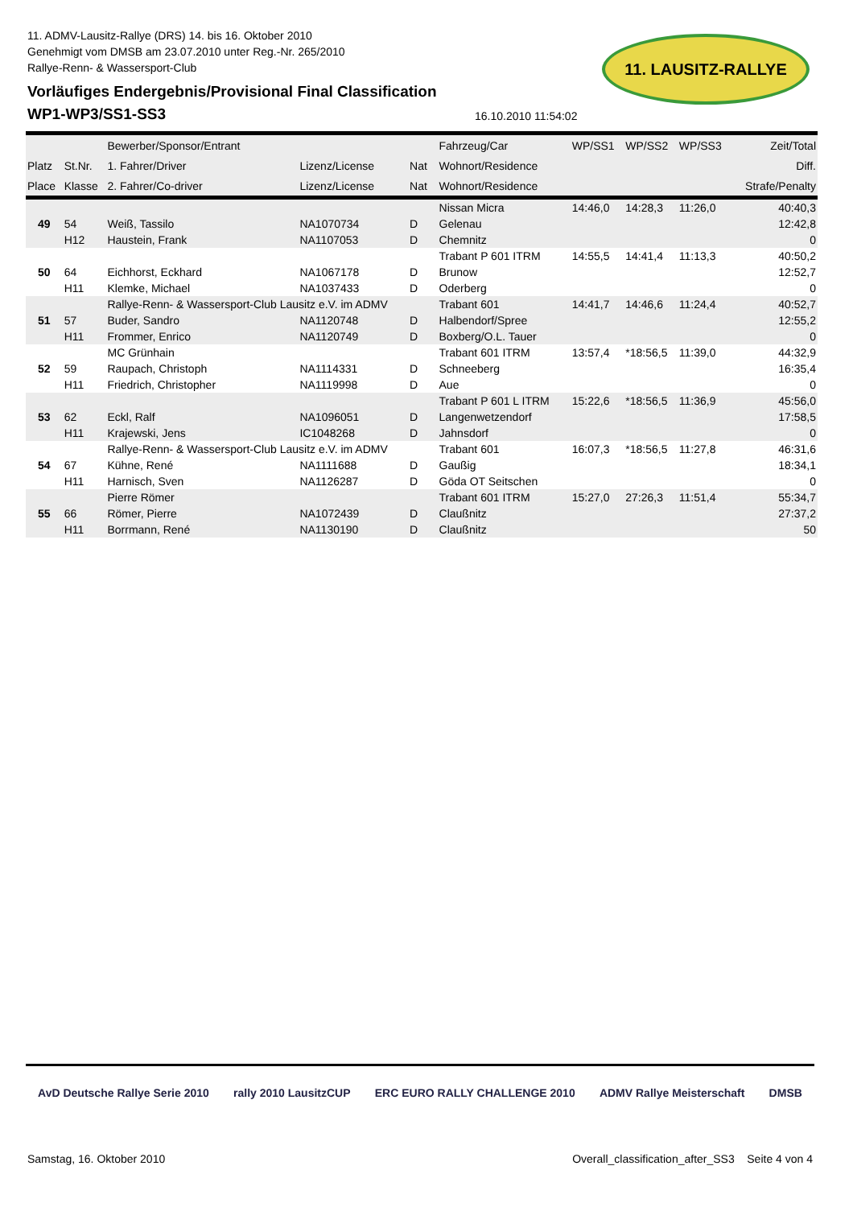11. ADMV-Lausitz-Rallye (DRS) 14. bis 16. Oktober 2010
Genehmigt vom DMSB am 23.07.2010 unter Reg.-Nr. 265/2010
Rallye-Renn- & Wassersport-Club
Vorläufiges Endergebnis/Provisional Final Classification
WP1-WP3/SS1-SS3
11. LAUSITZ-RALLYE
16.10.2010 11:54:02
| | | Bewerber/Sponsor/Entrant | | | Fahrzeug/Car | WP/SS1 | WP/SS2 | WP/SS3 | Zeit/Total |
| --- | --- | --- | --- | --- | --- | --- | --- | --- | --- |
| Platz | St.Nr. | 1. Fahrer/Driver | Lizenz/License | Nat | Wohnort/Residence | | | | Diff. |
| Place | Klasse | 2. Fahrer/Co-driver | Lizenz/License | Nat | Wohnort/Residence | | | | Strafe/Penalty |
| | | | | | Nissan Micra | 14:46,0 | 14:28,3 | 11:26,0 | 40:40,3 |
| 49 | 54 | Weiß, Tassilo | NA1070734 | D | Gelenau | | | | 12:42,8 |
| | H12 | Haustein, Frank | NA1107053 | D | Chemnitz | | | | 0 |
| | | | | | Trabant P 601 ITRM | 14:55,5 | 14:41,4 | 11:13,3 | 40:50,2 |
| 50 | 64 | Eichhorst, Eckhard | NA1067178 | D | Brunow | | | | 12:52,7 |
| | H11 | Klemke, Michael | NA1037433 | D | Oderberg | | | | 0 |
| | | Rallye-Renn- & Wassersport-Club Lausitz e.V. im ADMV | | | Trabant 601 | 14:41,7 | 14:46,6 | 11:24,4 | 40:52,7 |
| 51 | 57 | Buder, Sandro | NA1120748 | D | Halbendorf/Spree | | | | 12:55,2 |
| | H11 | Frommer, Enrico | NA1120749 | D | Boxberg/O.L. Tauer | | | | 0 |
| | | MC Grünhain | | | Trabant 601 ITRM | 13:57,4 | *18:56,5 | 11:39,0 | 44:32,9 |
| 52 | 59 | Raupach, Christoph | NA1114331 | D | Schneeberg | | | | 16:35,4 |
| | H11 | Friedrich, Christopher | NA1119998 | D | Aue | | | | 0 |
| | | | | | Trabant P 601 L ITRM | 15:22,6 | *18:56,5 | 11:36,9 | 45:56,0 |
| 53 | 62 | Eckl, Ralf | NA1096051 | D | Langenwetzendorf | | | | 17:58,5 |
| | H11 | Krajewski, Jens | IC1048268 | D | Jahnsdorf | | | | 0 |
| | | Rallye-Renn- & Wassersport-Club Lausitz e.V. im ADMV | | | Trabant 601 | 16:07,3 | *18:56,5 | 11:27,8 | 46:31,6 |
| 54 | 67 | Kühne, René | NA1111688 | D | Gaußig | | | | 18:34,1 |
| | H11 | Harnisch, Sven | NA1126287 | D | Göda OT Seitschen | | | | 0 |
| | | Pierre Römer | | | Trabant 601 ITRM | 15:27,0 | 27:26,3 | 11:51,4 | 55:34,7 |
| 55 | 66 | Römer, Pierre | NA1072439 | D | Claußnitz | | | | 27:37,2 |
| | H11 | Borrmann, René | NA1130190 | D | Claußnitz | | | | 50 |
AvD Deutsche Rallye Serie 2010 rally 2010 LausitzCUP ERC EURO RALLY CHALLENGE 2010 ADMV Rallye Meisterschaft DMSB
Samstag, 16. Oktober 2010 Overall_classification_after_SS3 Seite 4 von 4